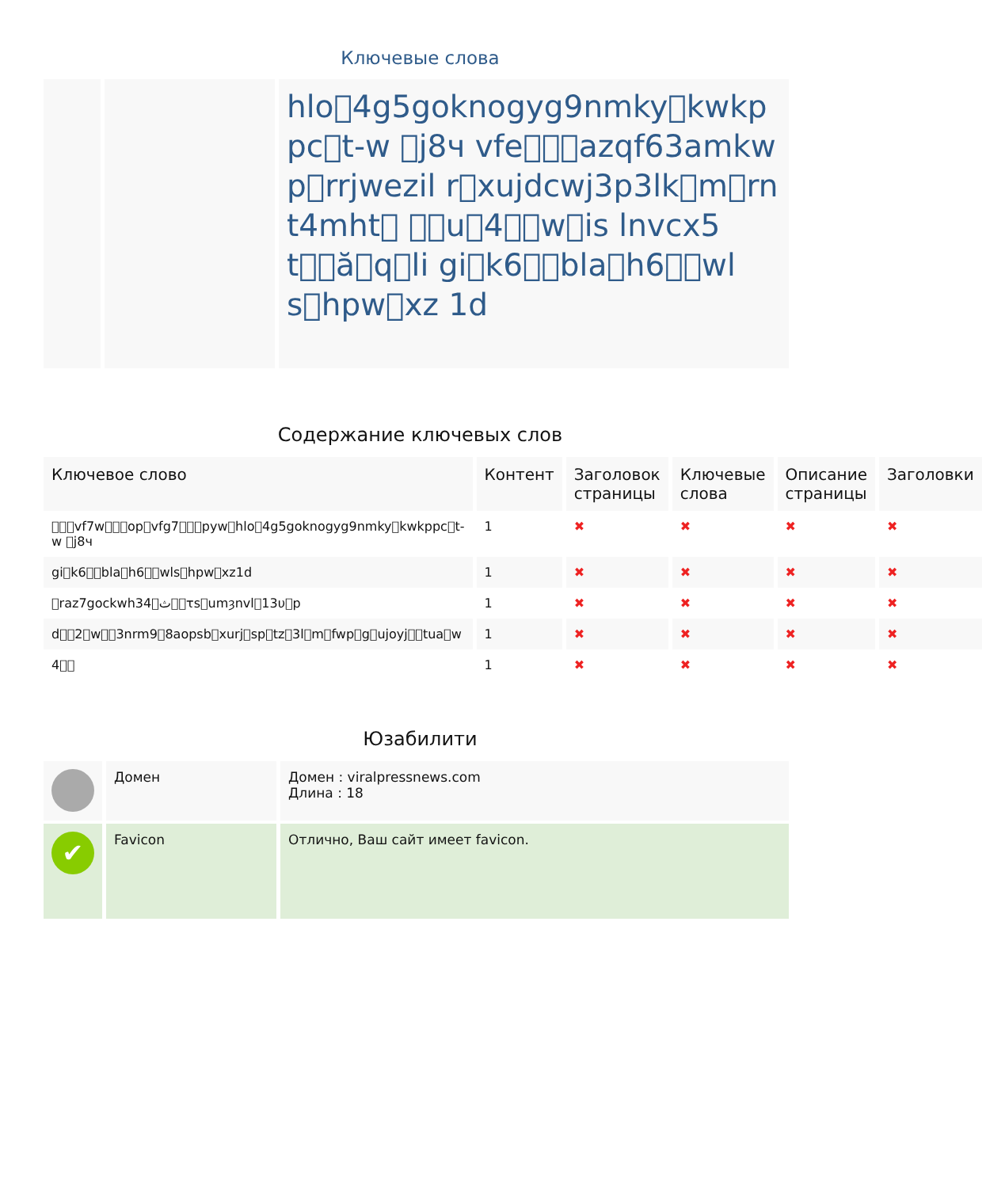Ключевые слова
| | | hlo􀀀4g5goknogyg9nmky􀀀kwkppc􀀀t-w 􀀀j8ч vfe􀀀􀀀􀀀azqf63amkwp􀀀rrjwezil r􀀀xujdcwj3p3lk􀀀m􀀀rnt4mht􀀀 􀀀􀀀u􀀀4􀀀􀀀w􀀀is lnvcx5t􀀀􀀀ă􀀀q􀀀li gi􀀀k6􀀀􀀀bla􀀀h6􀀀􀀀wls􀀀hpw􀀀xz 1d |
Содержание ключевых слов
| Ключевое слово | Контент | Заголовок страницы | Ключевые слова | Описание страницы | Заголовки |
| --- | --- | --- | --- | --- | --- |
| 􀀀􀀀􀀀vf7w􀀀􀀀􀀀op􀀀vfg7􀀀􀀀􀀀pyw􀀀hlo􀀀4g5goknogyg9nmky􀀀kwkppc􀀀t-w 􀀀j8ч | 1 | ✖ | ✖ | ✖ | ✖ |
| gi􀀀k6􀀀􀀀bla􀀀h6􀀀􀀀wls􀀀hpw􀀀xz1d | 1 | ✖ | ✖ | ✖ | ✖ |
| 􀀀raz7gockwh34􀀀ث􀀀􀀀τs􀀀umȝnvl􀀀13υ􀀀p | 1 | ✖ | ✖ | ✖ | ✖ |
| d􀀀􀀀2􀀀w􀀀􀀀3nrm9􀀀8aopsb􀀀xurj􀀀sp􀀀tz􀀀3l􀀀m􀀀fwp􀀀g􀀀ujoyj􀀀􀀀tua􀀀w | 1 | ✖ | ✖ | ✖ | ✖ |
| 4􀀀􀀀 | 1 | ✖ | ✖ | ✖ | ✖ |
Юзабилити
| | Домен | Домен : viralpressnews.com Длина : 18 |
| ✔ | Favicon | Отлично, Ваш сайт имеет favicon. |